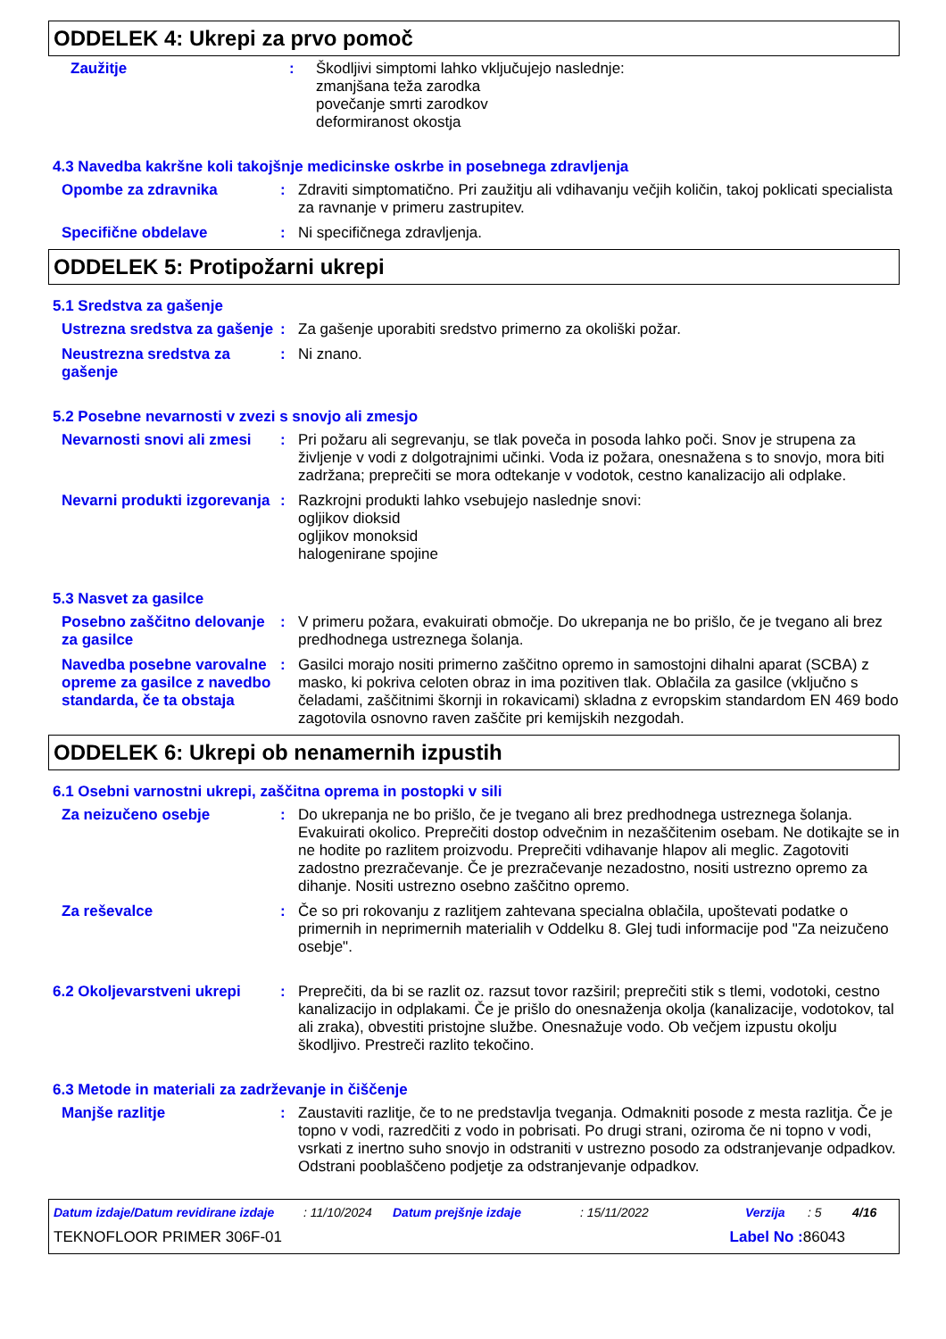ODDELEK 4: Ukrepi za prvo pomoč
Zaužitje : Škodljivi simptomi lahko vključujejo naslednje:
zmanjšana teža zarodka
povečanje smrti zarodkov
deformiranost okostja
4.3 Navedba kakršne koli takojšnje medicinske oskrbe in posebnega zdravljenja
Opombe za zdravnika : Zdraviti simptomatično. Pri zaužitju ali vdihavanju večjih količin, takoj poklicati specialista za ravnanje v primeru zastrupitev.
Specifične obdelave : Ni specifičnega zdravljenja.
ODDELEK 5: Protipožarni ukrepi
5.1 Sredstva za gašenje
Ustrezna sredstva za gašenje
: Za gašenje uporabiti sredstvo primerno za okoliški požar.
Neustrezna sredstva za gašenje
: Ni znano.
5.2 Posebne nevarnosti v zvezi s snovjo ali zmesjo
Nevarnosti snovi ali zmesi
: Pri požaru ali segrevanju, se tlak poveča in posoda lahko poči. Snov je strupena za življenje v vodi z dolgotrajnimi učinki. Voda iz požara, onesnažena s to snovjo, mora biti zadržana; preprečiti se mora odtekanje v vodotok, cestno kanalizacijo ali odplake.
Nevarni produkti izgorevanja
: Razkrojni produkti lahko vsebujejo naslednje snovi:
ogljikov dioksid
ogljikov monoksid
halogenirane spojine
5.3 Nasvet za gasilce
Posebno zaščitno delovanje za gasilce
: V primeru požara, evakuirati območje. Do ukrepanja ne bo prišlo, če je tvegano ali brez predhodnega ustreznega šolanja.
Navedba posebne varovalne opreme za gasilce z navedbo standarda, če ta obstaja
: Gasilci morajo nositi primerno zaščitno opremo in samostojni dihalni aparat (SCBA) z masko, ki pokriva celoten obraz in ima pozitiven tlak. Oblačila za gasilce (vključno s čeladami, zaščitnimi škornji in rokavicami) skladna z evropskim standardom EN 469 bodo zagotovila osnovno raven zaščite pri kemijskih nezgodah.
ODDELEK 6: Ukrepi ob nenamernih izpustih
6.1 Osebni varnostni ukrepi, zaščitna oprema in postopki v sili
Za neizučeno osebje : Do ukrepanja ne bo prišlo, če je tvegano ali brez predhodnega ustreznega šolanja. Evakuirati okolico. Preprečiti dostop odvečnim in nezaščitenim osebam. Ne dotikajte se in ne hodite po razlitem proizvodu. Preprečiti vdihavanje hlapov ali meglic. Zagotoviti zadostno prezračevanje. Če je prezračevanje nezadostno, nositi ustrezno opremo za dihanje. Nositi ustrezno osebno zaščitno opremo.
Za reševalce : Če so pri rokovanju z razlitjem zahtevana specialna oblačila, upoštevati podatke o primernih in neprimernih materialih v Oddelku 8. Glej tudi informacije pod "Za neizučeno osebje".
6.2 Okoljevarstveni ukrepi
: Preprečiti, da bi se razlit oz. razsut tovor razširil; preprečiti stik s tlemi, vodotoki, cestno kanalizacijo in odplakami. Če je prišlo do onesnaženja okolja (kanalizacije, vodotokov, tal ali zraka), obvestiti pristojne službe. Onesnažuje vodo. Ob večjem izpustu okolju škodljivo. Prestreči razlito tekočino.
6.3 Metode in materiali za zadrževanje in čiščenje
Manjše razlitje : Zaustaviti razlitje, če to ne predstavlja tveganja. Odmakniti posode z mesta razlitja. Če je topno v vodi, razredčiti z vodo in pobrisati. Po drugi strani, oziroma če ni topno v vodi, vsrkati z inertno suho snovjo in odstraniti v ustrezno posodo za odstranjevanje odpadkov. Odstrani pooblaščeno podjetje za odstranjevanje odpadkov.
Datum izdaje/Datum revidirane izdaje: 11/10/2024 Datum prejšnje izdaje: 15/11/2022 Verzija: 5 4/16
TEKNOFLOOR PRIMER 306F-01 Label No : 86043